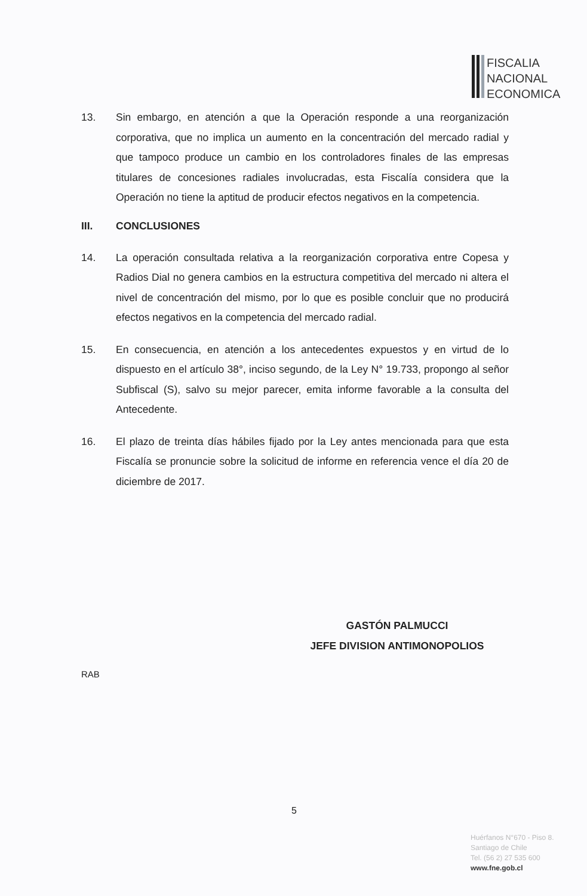FISCALIA
NACIONAL
ECONOMICA
13. Sin embargo, en atención a que la Operación responde a una reorganización corporativa, que no implica un aumento en la concentración del mercado radial y que tampoco produce un cambio en los controladores finales de las empresas titulares de concesiones radiales involucradas, esta Fiscalía considera que la Operación no tiene la aptitud de producir efectos negativos en la competencia.
III. CONCLUSIONES
14. La operación consultada relativa a la reorganización corporativa entre Copesa y Radios Dial no genera cambios en la estructura competitiva del mercado ni altera el nivel de concentración del mismo, por lo que es posible concluir que no producirá efectos negativos en la competencia del mercado radial.
15. En consecuencia, en atención a los antecedentes expuestos y en virtud de lo dispuesto en el artículo 38°, inciso segundo, de la Ley N° 19.733, propongo al señor Subfiscal (S), salvo su mejor parecer, emita informe favorable a la consulta del Antecedente.
16. El plazo de treinta días hábiles fijado por la Ley antes mencionada para que esta Fiscalía se pronuncie sobre la solicitud de informe en referencia vence el día 20 de diciembre de 2017.
GASTÓN PALMUCCI
JEFE DIVISION ANTIMONOPOLIOS
RAB
5
Huérfanos N°670 - Piso 8.
Santiago de Chile
Tel. (56 2) 27 535 600
www.fne.gob.cl